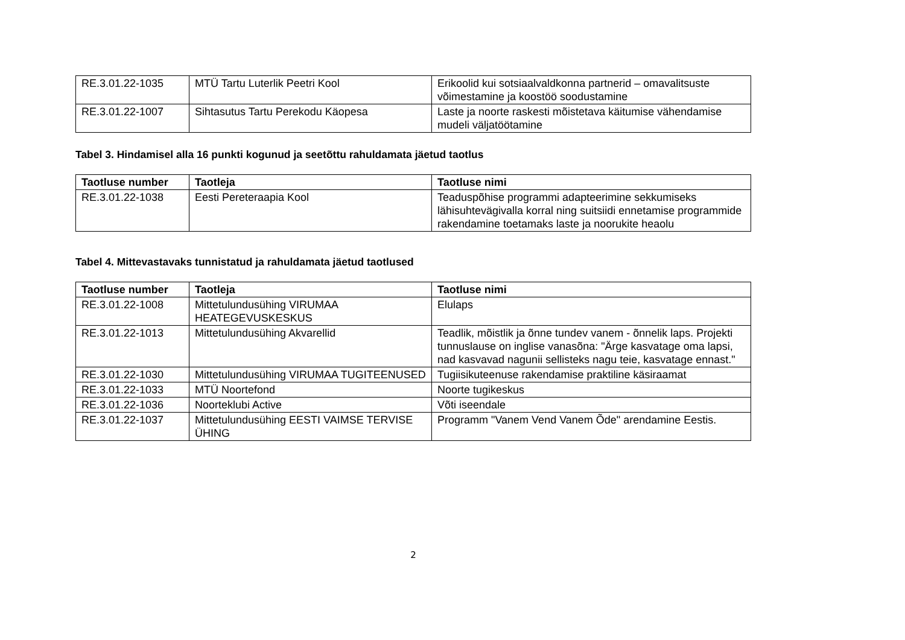| RE.3.01.22-1035 | MTÜ Tartu Luterlik Peetri Kool | Erikoolid kui sotsiaalvaldkonna partnerid – omavalitsuste võimestamine ja koostöö soodustamine |
| RE.3.01.22-1007 | Sihtasutus Tartu Perekodu Käopesa | Laste ja noorte raskesti mõistetava käitumise vähendamise mudeli väljatöötamine |
Tabel 3. Hindamisel alla 16 punkti kogunud ja seetõttu rahuldamata jäetud taotlus
| Taotluse number | Taotleja | Taotluse nimi |
| --- | --- | --- |
| RE.3.01.22-1038 | Eesti Pereteraapia Kool | Teaduspõhise programmi adapteerimine sekkumiseks lähisuhtevägivalla korral ning suitsiidi ennetamise programmide rakendamine toetamaks laste ja noorukite heaolu |
Tabel 4. Mittevastavaks tunnistatud ja rahuldamata jäetud taotlused
| Taotluse number | Taotleja | Taotluse nimi |
| --- | --- | --- |
| RE.3.01.22-1008 | Mittetulundusühing VIRUMAA HEATEGEVUSKESKUS | Elulaps |
| RE.3.01.22-1013 | Mittetulundusühing Akvarellid | Teadlik, mõistlik ja õnne tundev vanem - õnnelik laps. Projekti tunnuslause on inglise vanasõna: "Ärge kasvatage oma lapsi, nad kasvavad nagunii sellisteks nagu teie, kasvatage ennast." |
| RE.3.01.22-1030 | Mittetulundusühing VIRUMAA TUGITEENUSED | Tugiisikuteenuse rakendamise praktiline käsiraamat |
| RE.3.01.22-1033 | MTÜ Noortefond | Noorte tugikeskus |
| RE.3.01.22-1036 | Noorteklubi Active | Võti iseendale |
| RE.3.01.22-1037 | Mittetulundusühing EESTI VAIMSE TERVISE ÜHING | Programm "Vanem Vend Vanem Õde" arendamine Eestis. |
2